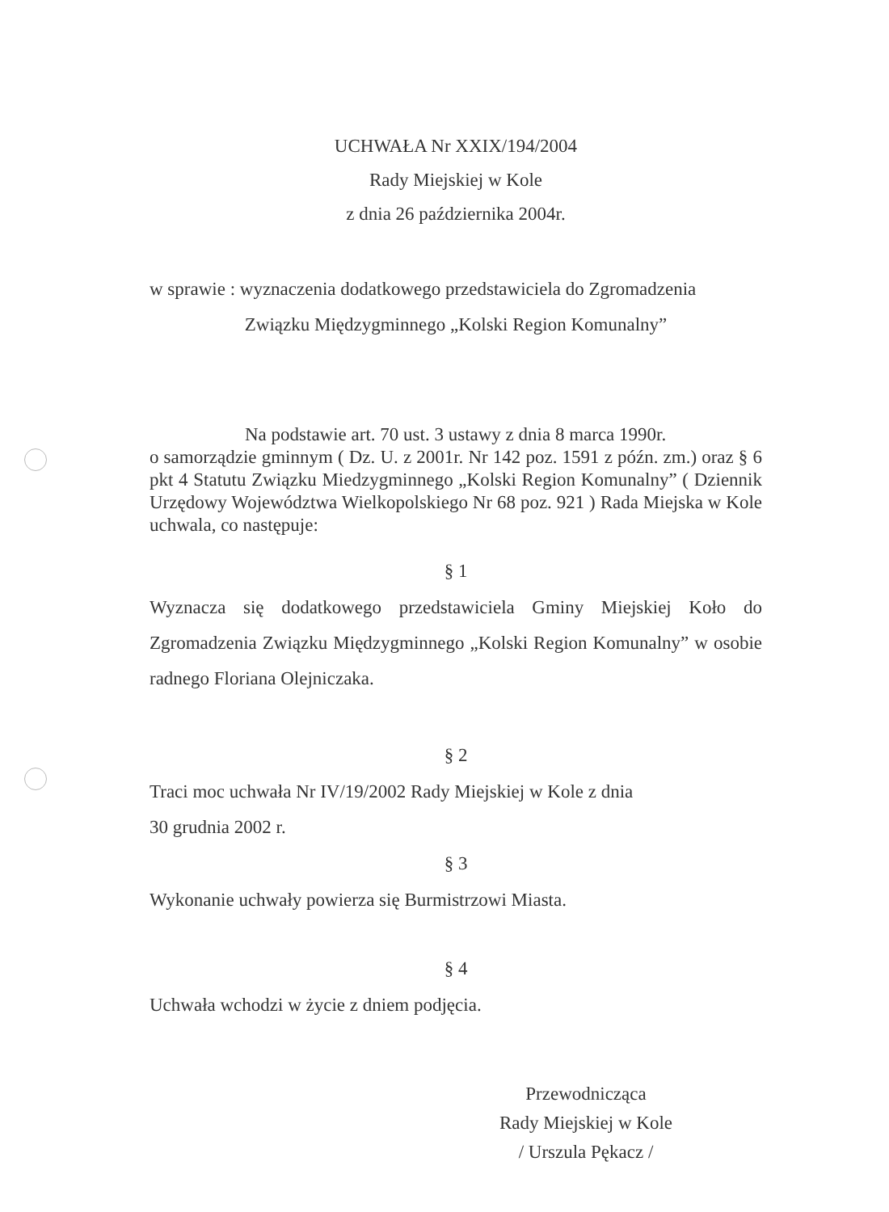UCHWAŁA Nr XXIX/194/2004
Rady Miejskiej w Kole
z dnia 26 października 2004r.
w sprawie : wyznaczenia dodatkowego przedstawiciela do Zgromadzenia
Związku Międzygminnego „Kolski Region Komunalny”
Na podstawie art. 70 ust. 3 ustawy z dnia 8 marca 1990r.
o samorządzie gminnym ( Dz. U. z 2001r. Nr 142 poz. 1591 z późn. zm.) oraz § 6 pkt 4 Statutu Związku Miedzygminnego „Kolski Region Komunalny” ( Dziennik Urzędowy Województwa Wielkopolskiego Nr 68 poz. 921 ) Rada Miejska w Kole uchwala, co następuje:
§ 1
Wyznacza się dodatkowego przedstawiciela Gminy Miejskiej Koło do Zgromadzenia Związku Międzygminnego „Kolski Region Komunalny” w osobie radnego Floriana Olejniczaka.
§ 2
Traci moc uchwała Nr IV/19/2002 Rady Miejskiej w Kole z dnia
30 grudnia 2002 r.
§ 3
Wykonanie uchwały powierza się Burmistrzowi Miasta.
§ 4
Uchwała wchodzi w życie z dniem podjęcia.
Przewodnicząca
Rady Miejskiej w Kole
/ Urszula Pękacz /